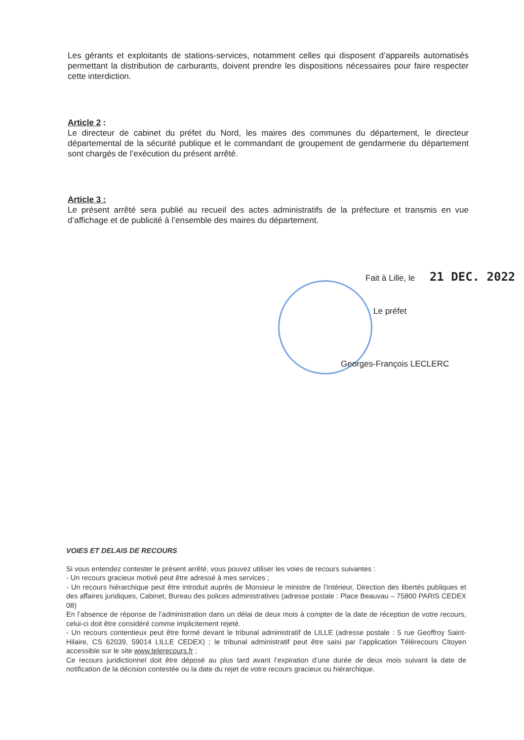Les gérants et exploitants de stations-services, notamment celles qui disposent d’appareils automatisés permettant la distribution de carburants, doivent prendre les dispositions nécessaires pour faire respecter cette interdiction.
Article 2 :
Le directeur de cabinet du préfet du Nord, les maires des communes du département, le directeur départemental de la sécurité publique et le commandant de groupement de gendarmerie du département sont chargés de l’exécution du présent arrêté.
Article 3 :
Le présent arrêté sera publié au recueil des actes administratifs de la préfecture et transmis en vue d’affichage et de publicité à l’ensemble des maires du département.
Fait à Lille, le 21 DEC. 2022
Le préfet
Georges-François LECLERC
VOIES ET DELAIS DE RECOURS
Si vous entendez contester le présent arrêté, vous pouvez utiliser les voies de recours suivantes :
- Un recours gracieux motivé peut être adressé à mes services ;
- Un recours hiérarchique peut être introduit auprès de Monsieur le ministre de l’intérieur, Direction des libertés publiques et des affaires juridiques, Cabinet, Bureau des polices administratives (adresse postale : Place Beauvau – 75800 PARIS CEDEX 08)
En l’absence de réponse de l’administration dans un délai de deux mois à compter de la date de réception de votre recours, celui-ci doit être considéré comme implicitement rejeté.
- Un recours contentieux peut être formé devant le tribunal administratif de LILLE (adresse postale : 5 rue Geoffroy Saint-Hilaire, CS 62039, 59014 LILLE CEDEX) ; le tribunal administratif peut être saisi par l’application Télérecours Citoyen accessible sur le site www.telerecours.fr ;
Ce recours juridictionnel doit être déposé au plus tard avant l’expiration d’une durée de deux mois suivant la date de notification de la décision contestée ou la date du rejet de votre recours gracieux ou hiérarchique.